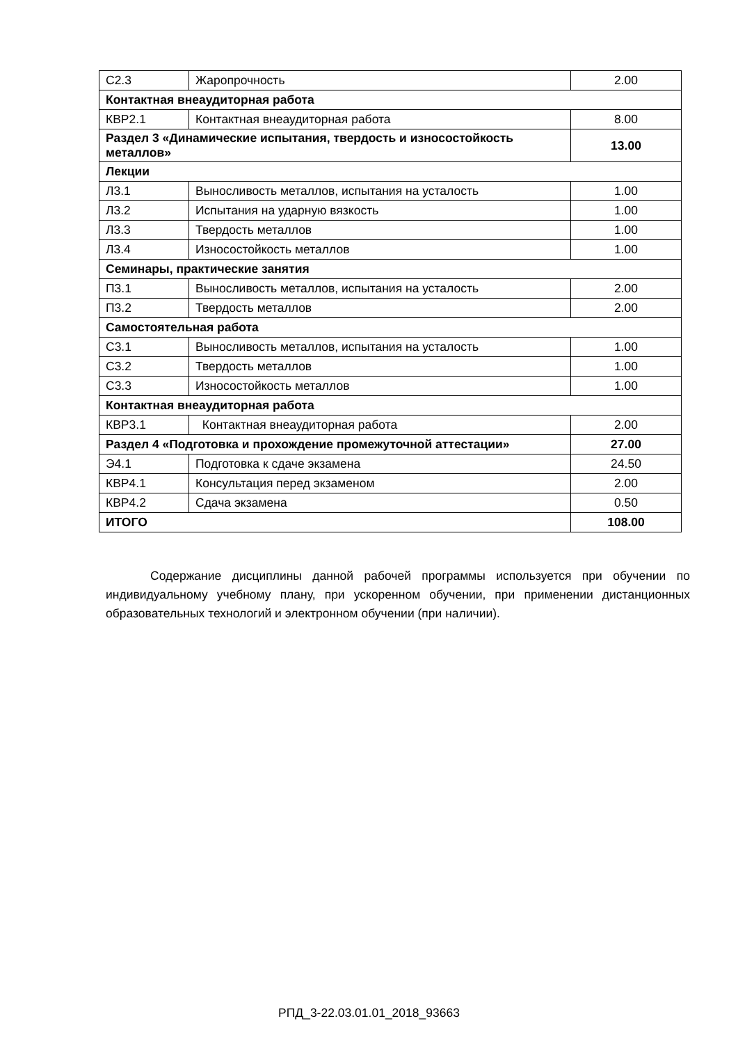| С2.3 | Жаропрочность | 2.00 |
| Контактная внеаудиторная работа | | |
| КВР2.1 | Контактная внеаудиторная работа | 8.00 |
| Раздел 3 «Динамические испытания, твердость и износостойкость металлов» | | 13.00 |
| Лекции | | |
| Л3.1 | Выносливость металлов, испытания на усталость | 1.00 |
| Л3.2 | Испытания на ударную вязкость | 1.00 |
| Л3.3 | Твердость металлов | 1.00 |
| Л3.4 | Износостойкость металлов | 1.00 |
| Семинары, практические занятия | | |
| П3.1 | Выносливость металлов, испытания на усталость | 2.00 |
| П3.2 | Твердость металлов | 2.00 |
| Самостоятельная работа | | |
| С3.1 | Выносливость металлов, испытания на усталость | 1.00 |
| С3.2 | Твердость металлов | 1.00 |
| С3.3 | Износостойкость металлов | 1.00 |
| Контактная внеаудиторная работа | | |
| КВР3.1 | Контактная внеаудиторная работа | 2.00 |
| Раздел 4 «Подготовка и прохождение промежуточной аттестации» | | 27.00 |
| Э4.1 | Подготовка к сдаче экзамена | 24.50 |
| КВР4.1 | Консультация перед экзаменом | 2.00 |
| КВР4.2 | Сдача экзамена | 0.50 |
| ИТОГО | | 108.00 |
Содержание дисциплины данной рабочей программы используется при обучении по индивидуальному учебному плану, при ускоренном обучении, при применении дистанционных образовательных технологий и электронном обучении (при наличии).
РПД_3-22.03.01.01_2018_93663